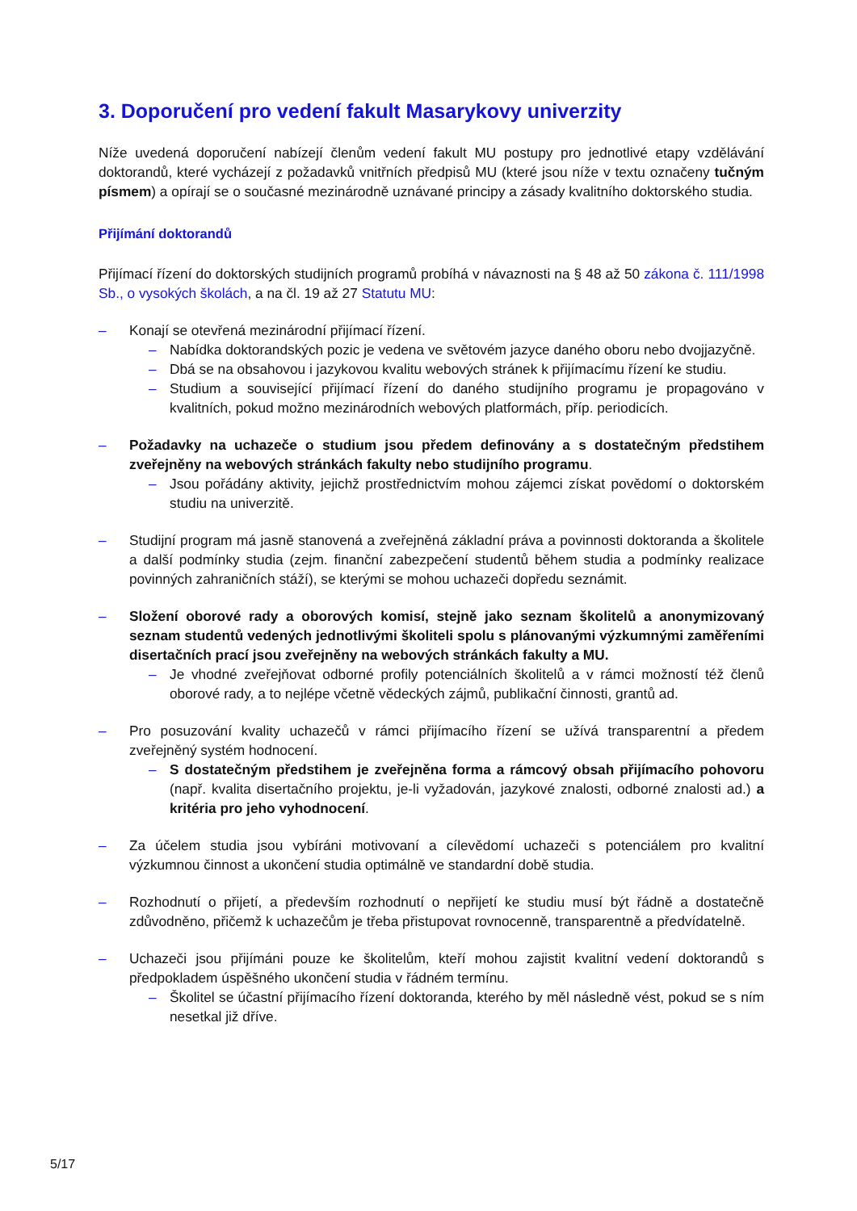3. Doporučení pro vedení fakult Masarykovy univerzity
Níže uvedená doporučení nabízejí členům vedení fakult MU postupy pro jednotlivé etapy vzdělávání doktorandů, které vycházejí z požadavků vnitřních předpisů MU (které jsou níže v textu označeny tučným písmem) a opírají se o současné mezinárodně uznávané principy a zásady kvalitního doktorského studia.
Přijímání doktorandů
Přijímací řízení do doktorských studijních programů probíhá v návaznosti na § 48 až 50 zákona č. 111/1998 Sb., o vysokých školách, a na čl. 19 až 27 Statutu MU:
– Konají se otevřená mezinárodní přijímací řízení.
– Nabídka doktorandských pozic je vedena ve světovém jazyce daného oboru nebo dvojjazyčně.
– Dbá se na obsahovou i jazykovou kvalitu webových stránek k přijímacímu řízení ke studiu.
– Studium a související přijímací řízení do daného studijního programu je propagováno v kvalitních, pokud možno mezinárodních webových platformách, příp. periodicích.
– Požadavky na uchazeče o studium jsou předem definovány a s dostatečným předstihem zveřejněny na webových stránkách fakulty nebo studijního programu.
– Jsou pořádány aktivity, jejichž prostřednictvím mohou zájemci získat povědomí o doktorském studiu na univerzitě.
– Studijní program má jasně stanovená a zveřejněná základní práva a povinnosti doktoranda a školitele a další podmínky studia (zejm. finanční zabezpečení studentů během studia a podmínky realizace povinných zahraničních stáží), se kterými se mohou uchazeči dopředu seznámit.
– Složení oborové rady a oborových komisí, stejně jako seznam školitelů a anonymizovaný seznam studentů vedených jednotlivými školiteli spolu s plánovanými výzkumnými zaměřeními disertačních prací jsou zveřejněny na webových stránkách fakulty a MU.
– Je vhodné zveřejňovat odborné profily potenciálních školitelů a v rámci možností též členů oborové rady, a to nejlépe včetně vědeckých zájmů, publikační činnosti, grantů ad.
– Pro posuzování kvality uchazečů v rámci přijímacího řízení se užívá transparentní a předem zveřejněný systém hodnocení.
– S dostatečným předstihem je zveřejněna forma a rámcový obsah přijímacího pohovoru (např. kvalita disertačního projektu, je-li vyžadován, jazykové znalosti, odborné znalosti ad.) a kritéria pro jeho vyhodnocení.
– Za účelem studia jsou vybíráni motivovaní a cílevědomí uchazeči s potenciálem pro kvalitní výzkumnou činnost a ukončení studia optimálně ve standardní době studia.
– Rozhodnutí o přijetí, a především rozhodnutí o nepřijetí ke studiu musí být řádně a dostatečně zdůvodněno, přičemž k uchazečům je třeba přistupovat rovnocenně, transparentně a předvídatelně.
– Uchazeči jsou přijímáni pouze ke školitelům, kteří mohou zajistit kvalitní vedení doktorandů s předpokladem úspěšného ukončení studia v řádném termínu.
– Školitel se účastní přijímacího řízení doktoranda, kterého by měl následně vést, pokud se s ním nesetkal již dříve.
5/17